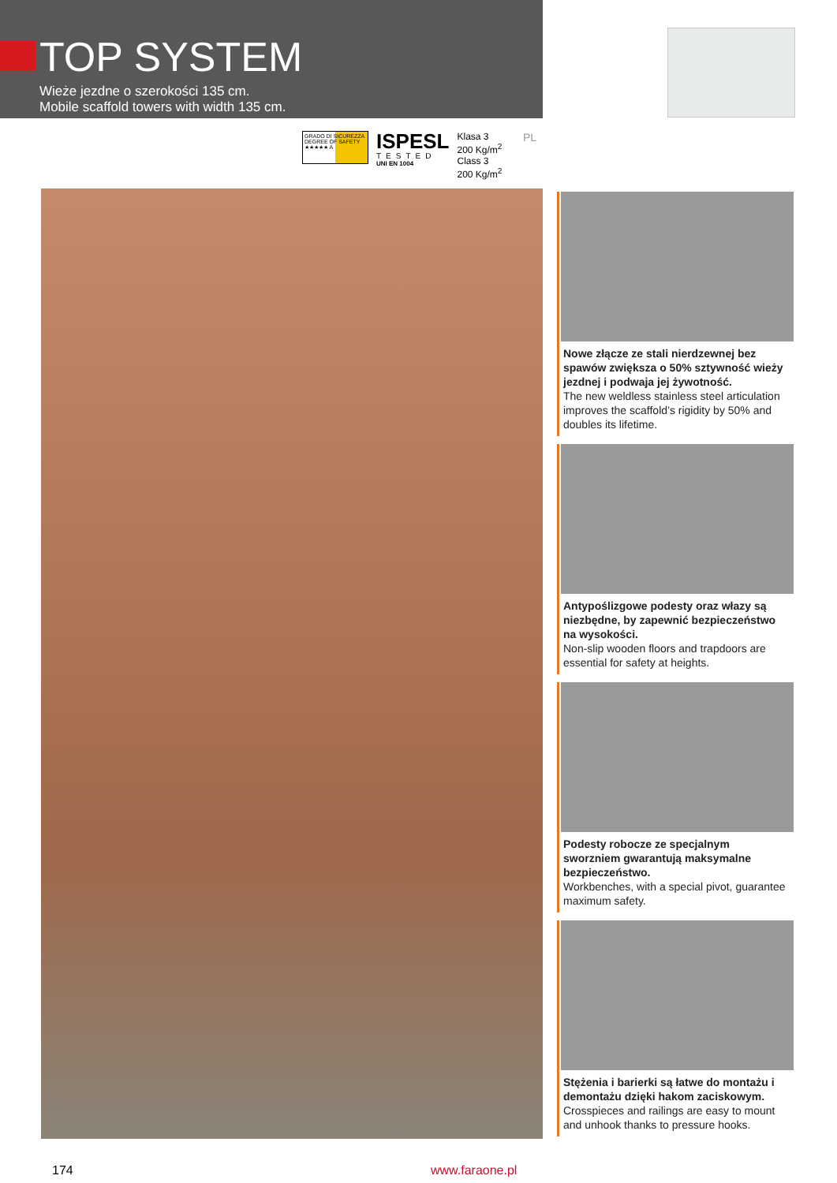TOP SYSTEM
Wieże jezdne o szerokości 135 cm.
Mobile scaffold towers with width 135 cm.
GRADO DI SICUREZZA DEGREE OF SAFETY ★★★★★ A
ISPESL
TESTED
UNI EN 1004
Klasa 3
200 Kg/m<sup>2</sup>
Class 3
200 Kg/m<sup>2</sup>
PL
Nowe złącze ze stali nierdzewnej bez spawów zwiększa o 50% sztywność wieży jezdnej i podwaja jej żywotność.
The new weldless stainless steel articulation improves the scaffold’s rigidity by 50% and doubles its lifetime.
Antypoślizgowe podesty oraz włazy są niezbędne, by zapewnić bezpieczeństwo na wysokości.
Non-slip wooden floors and trapdoors are essential for safety at heights.
Podesty robocze ze specjalnym sworzniem gwarantują maksymalne bezpieczeństwo.
Workbenches, with a special pivot, guarantee maximum safety.
Stężenia i barierki są łatwe do montażu i demontażu dzięki hakom zaciskowym.
Crosspieces and railings are easy to mount and unhook thanks to pressure hooks.
174 www.faraone.pl